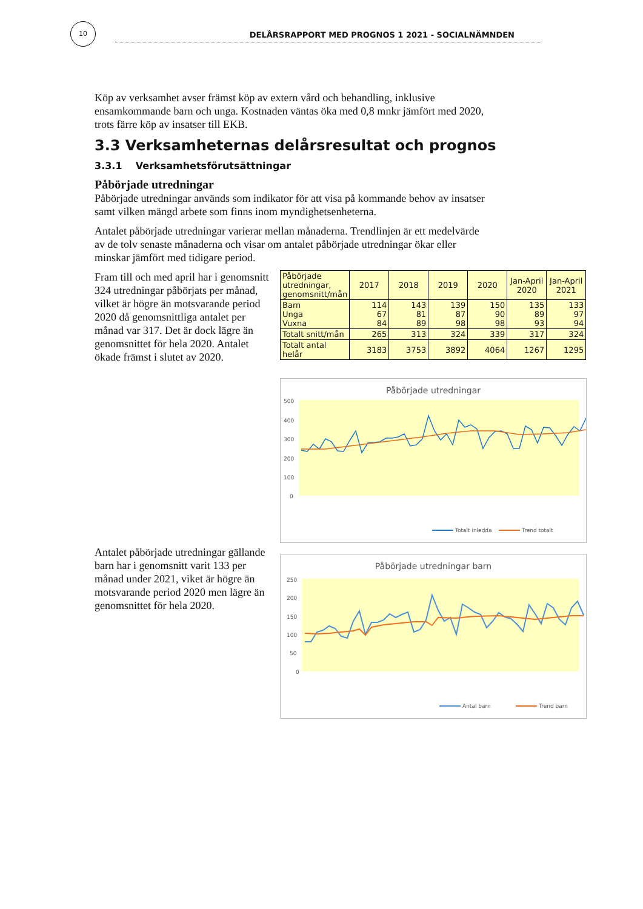10
DELÅRSRAPPORT MED PROGNOS 1 2021 - SOCIALNÄMNDEN
Köp av verksamhet avser främst köp av extern vård och behandling, inklusive ensamkommande barn och unga. Kostnaden väntas öka med 0,8 mnkr jämfört med 2020, trots färre köp av insatser till EKB.
3.3 Verksamheternas delårsresultat och prognos
3.3.1 Verksamhetsförutsättningar
Påbörjade utredningar
Påbörjade utredningar används som indikator för att visa på kommande behov av insatser samt vilken mängd arbete som finns inom myndighetsenheterna.
Antalet påbörjade utredningar varierar mellan månaderna. Trendlinjen är ett medelvärde av de tolv senaste månaderna och visar om antalet påbörjade utredningar ökar eller minskar jämfört med tidigare period.
Fram till och med april har i genomsnitt 324 utredningar påbörjats per månad, vilket är högre än motsvarande period 2020 då genomsnittliga antalet per månad var 317. Det är dock lägre än genomsnittet för hela 2020. Antalet ökade främst i slutet av 2020.
Antalet påbörjade utredningar gällande barn har i genomsnitt varit 133 per månad under 2021, viket är högre än motsvarande period 2020 men lägre än genomsnittet för hela 2020.
| Påbörjade utredningar, genomsnitt/mån | 2017 | 2018 | 2019 | 2020 | Jan-April 2020 | Jan-April 2021 |
| --- | --- | --- | --- | --- | --- | --- |
| Barn Unga Vuxna | 114 67 84 | 143 81 89 | 139 87 98 | 150 90 98 | 135 89 93 | 133 97 94 |
| Totalt snitt/mån | 265 | 313 | 324 | 339 | 317 | 324 |
| Totalt antal helår | 3183 | 3753 | 3892 | 4064 | 1267 | 1295 |
Påbörjade utredningar
500
400
300
200
100
0
Totalt inledda
Trend totalt
Påbörjade utredningar barn
250
200
150
100
50
0
Antal barn
Trend barn